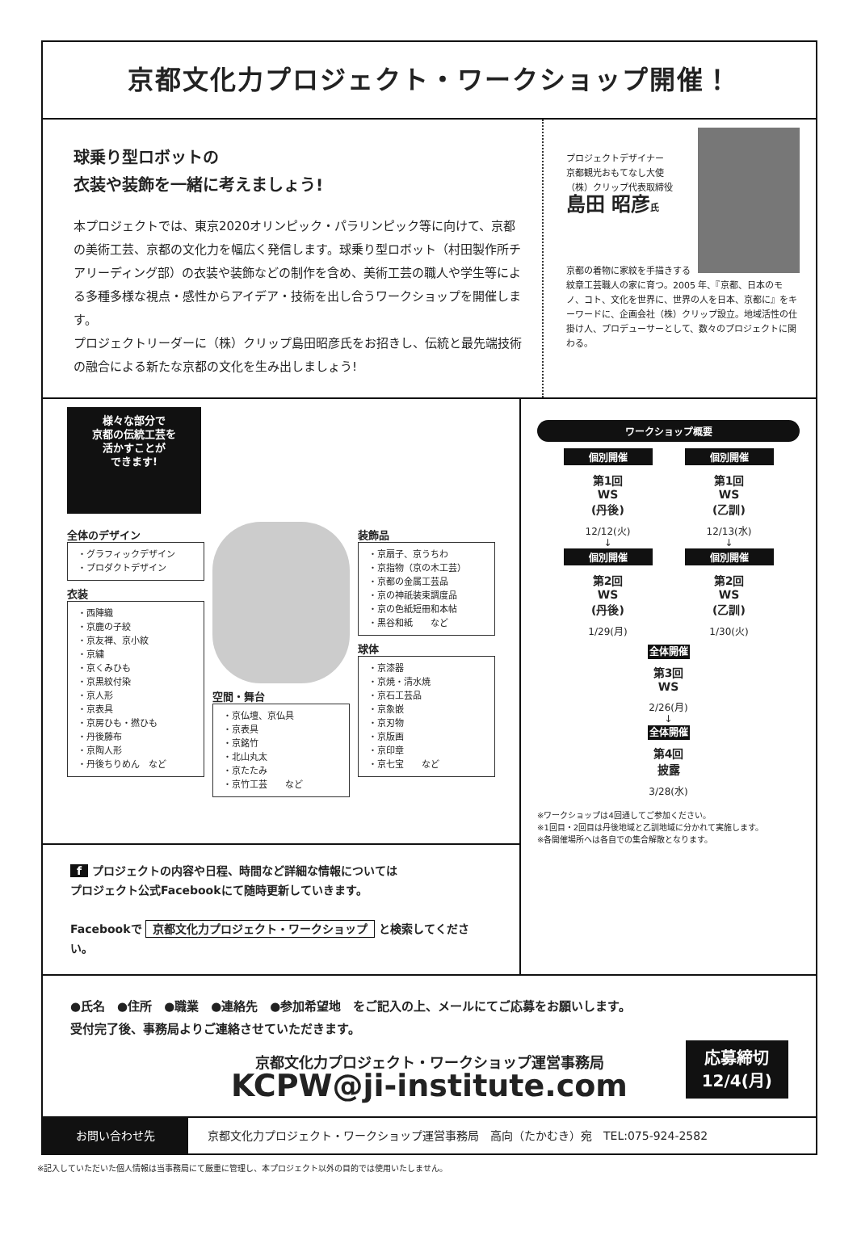京都文化力プロジェクト・ワークショップ開催！
球乗り型ロボットの
衣装や装飾を一緒に考えましょう!
本プロジェクトでは、東京2020オリンピック・パラリンピック等に向けて、京都の美術工芸、京都の文化力を幅広く発信します。球乗り型ロボット（村田製作所チアリーディング部）の衣装や装飾などの制作を含め、美術工芸の職人や学生等による多種多様な視点・感性からアイデア・技術を出し合うワークショップを開催します。
プロジェクトリーダーに（株）クリップ島田昭彦氏をお招きし、伝統と最先端技術の融合による新たな京都の文化を生み出しましょう!
プロジェクトデザイナー
京都観光おもてなし大使
（株）クリップ代表取締役
島田 昭彦氏
京都の着物に家紋を手描きする紋章工芸職人の家に育つ。2005 年、『京都、日本のモノ、コト、文化を世界に、世界の人を日本、京都に』をキーワードに、企画会社（株）クリップ設立。地域活性の仕掛け人、プロデューサーとして、数々のプロジェクトに関わる。
様々な部分で
京都の伝統工芸を
活かすことが
できます!
全体のデザイン
・グラフィックデザイン
・プロダクトデザイン
衣装
・西陣織
・京鹿の子絞
・京友禅、京小紋
・京繍
・京くみひも
・京黒紋付染
・京人形
・京表具
・京房ひも・撚ひも
・丹後藤布
・京陶人形
・丹後ちりめん　など
空間・舞台
・京仏壇、京仏具
・京表具
・京銘竹
・北山丸太
・京たたみ
・京竹工芸　　など
装飾品
・京扇子、京うちわ
・京指物（京の木工芸）
・京都の金属工芸品
・京の神祇装束調度品
・京の色紙短冊和本帖
・黒谷和紙　　など
球体
・京漆器
・京焼・清水焼
・京石工芸品
・京象嵌
・京刃物
・京版画
・京印章
・京七宝　　など
f プロジェクトの内容や日程、時間など詳細な情報については
プロジェクト公式Facebookにて随時更新していきます。
Facebookで 京都文化力プロジェクト・ワークショップ と検索してください。
ワークショップ概要
個別開催
第1回
WS
(丹後)
12/12(火)
↓
個別開催
第2回
WS
(丹後)
1/29(月)
個別開催
第1回
WS
(乙訓)
12/13(水)
↓
個別開催
第2回
WS
(乙訓)
1/30(火)
全体開催
第3回
WS
2/26(月)
↓
全体開催
第4回
披露
3/28(水)
※ワークショップは4回通してご参加ください。
※1回目・2回目は丹後地域と乙訓地域に分かれて実施します。
※各開催場所へは各自での集合解散となります。
●氏名　●住所　●職業　●連絡先　●参加希望地　をご記入の上、メールにてご応募をお願いします。
受付完了後、事務局よりご連絡させていただきます。
京都文化力プロジェクト・ワークショップ運営事務局
KCPW@ji-institute.com
応募締切
12/4(月)
お問い合わせ先 京都文化力プロジェクト・ワークショップ運営事務局　高向（たかむき）宛　TEL:075-924-2582
※記入していただいた個人情報は当事務局にて厳重に管理し、本プロジェクト以外の目的では使用いたしません。